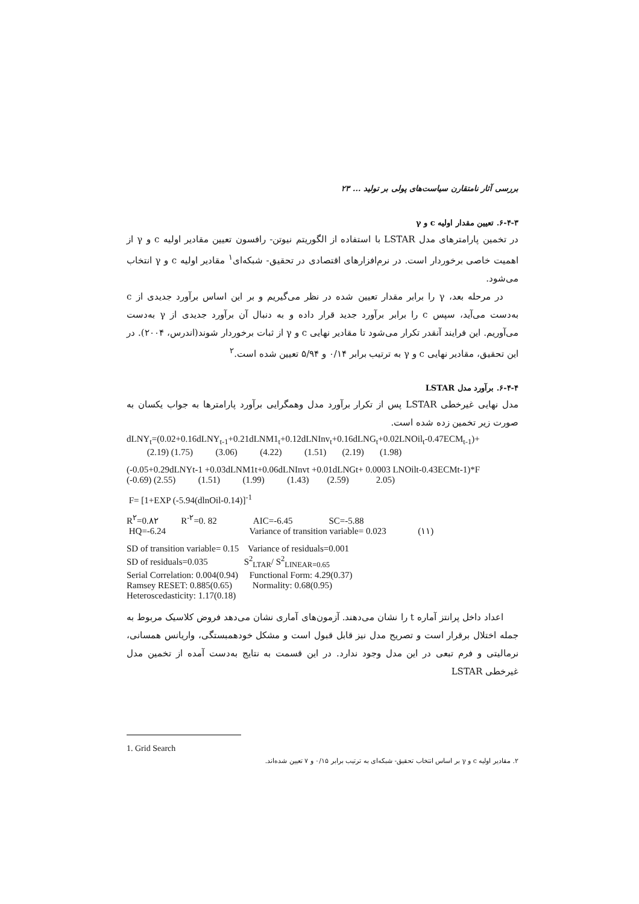بررسی آثار نامتقارن سیاست‌های پولی بر تولید ... ۲۳
۶-۴-۳. تعیین مقدار اولیه c و γ
در تخمین پارامترهای مدل LSTAR با استفاده از الگوریتم نیوتن- رافسون تعیین مقادیر اولیه c و γ از اهمیت خاصی برخوردار است. در نرم‌افزارهای اقتصادی در تحقیق- شبکه‌ای<sup>۱</sup> مقادیر اولیه c و γ انتخاب می‌شود.
در مرحله بعد، γ را برابر مقدار تعیین شده در نظر می‌گیریم و بر این اساس برآورد جدیدی از c به‌دست می‌آید، سپس c را برابر برآورد جدید قرار داده و به دنبال آن برآورد جدیدی از γ به‌دست می‌آوریم. این فرایند آنقدر تکرار می‌شود تا مقادیر نهایی c و γ از ثبات برخوردار شوند(اندرس، ۲۰۰۴). در این تحقیق، مقادیر نهایی c و γ به ترتیب برابر ۰/۱۴ و ۵/۹۴ تعیین شده است.<sup>۲</sup>
۶-۴-۴. برآورد مدل LSTAR
مدل نهایی غیرخطی LSTAR پس از تکرار برآورد مدل وهمگرایی برآورد پارامترها به جواب یکسان به صورت زیر تخمین زده شده است.
dLNY<sub>t</sub>=(0.02+0.16dLNY<sub>t-1</sub>+0.21dLNM1<sub>t</sub>+0.12dLNInv<sub>t</sub>+0.16dLNG<sub>t</sub>+0.02LNOil<sub>t</sub>-0.47ECM<sub>t-1</sub>)+ (2.19) (1.75) (3.06) (4.22) (1.51) (2.19) (1.98)
(-0.05+0.29dLNYt-1 +0.03dLNM1t+0.06dLNInvt +0.01dLNGt+ 0.0003 LNOilt-0.43ECMt-1)*F (-0.69) (2.55) (1.51) (1.99) (1.43) (2.59) 2.05)
F= [1+EXP (-5.94(dlnOil-0.14)]<sup>-1</sup>
R<sup>۲</sup>=0.۸۲ R<sup>-۲</sup>=0. 82 AIC=-6.45 SC=-5.88 HQ=-6.24 Variance of transition variable= 0.023 (۱۱)
SD of transition variable= 0.15 Variance of residuals=0.001 SD of residuals=0.035 S<sup>2</sup><sub>LTAR</sub>/ S<sup>2</sup><sub>LINEAR=0.65</sub> Serial Correlation: 0.004(0.94) Functional Form: 4.29(0.37) Ramsey RESET: 0.885(0.65) Normality: 0.68(0.95) Heteroscedasticity: 1.17(0.18)
اعداد داخل پرانتز آماره t را نشان می‌دهند. آزمون‌های آماری نشان می‌دهد فروض کلاسیک مربوط به جمله اختلال برقرار است و تصریح مدل نیز قابل قبول است و مشکل خودهمبستگی، واریانس همسانی، نرمالیتی و فرم تبعی در این مدل وجود ندارد. در این قسمت به نتایج به‌دست آمده از تخمین مدل غیرخطی LSTAR
1. Grid Search
۲. مقادیر اولیه c و γ بر اساس انتخاب تحقیق- شبکه‌ای به ترتیب برابر ۰/۱۵ و ۷ تعیین شده‌اند.